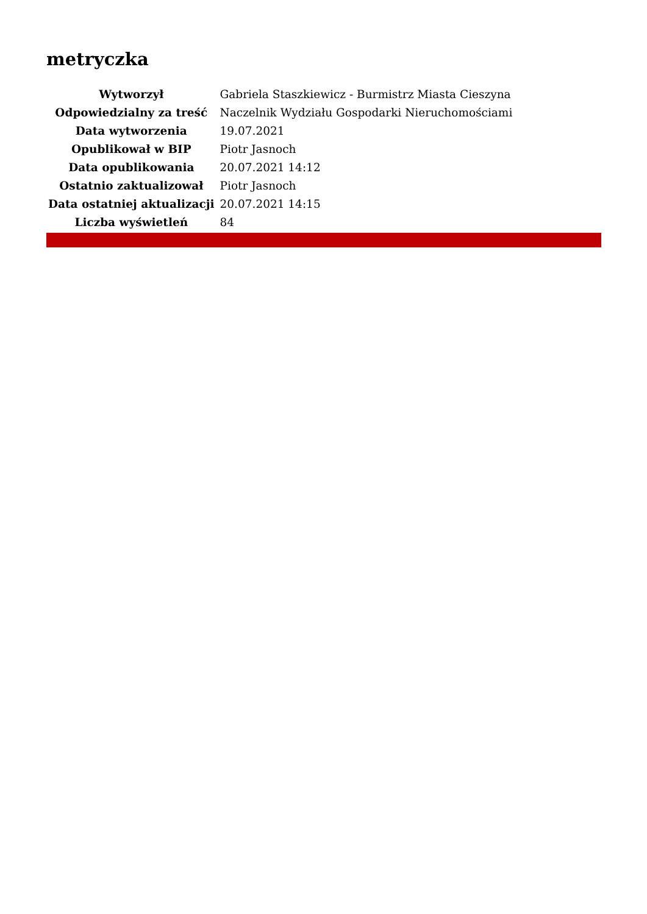metryczka
| Wytworzył | Gabriela Staszkiewicz - Burmistrz Miasta Cieszyna |
| Odpowiedzialny za treść | Naczelnik Wydziału Gospodarki Nieruchomościami |
| Data wytworzenia | 19.07.2021 |
| Opublikował w BIP | Piotr Jasnoch |
| Data opublikowania | 20.07.2021 14:12 |
| Ostatnio zaktualizował | Piotr Jasnoch |
| Data ostatniej aktualizacji | 20.07.2021 14:15 |
| Liczba wyświetleń | 84 |